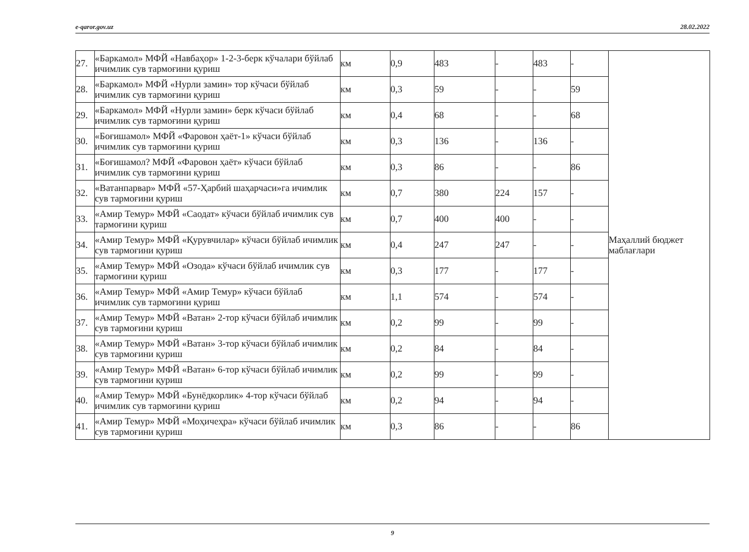e-qaror.gov.uz 28.02.2022
| 27. | «Баркамол» МФЙ «Навбаҳор» 1-2-3-берк кўчалари бўйлаб ичимлик сув тармоғини қуриш | км | 0,9 | 483 | - | 483 | - | Маҳаллий бюджет маблағлари |
| 28. | «Баркамол» МФЙ «Нурли замин» тор кўчаси бўйлаб ичимлик сув тармоғини қуриш | км | 0,3 | 59 | - | - | 59 | |
| 29. | «Баркамол» МФЙ «Нурли замин» берк кўчаси бўйлаб ичимлик сув тармоғини қуриш | км | 0,4 | 68 | - | - | 68 | |
| 30. | «Боғишамол» МФЙ «Фаровон ҳаёт-1» кўчаси бўйлаб ичимлик сув тармоғини қуриш | км | 0,3 | 136 | - | 136 | - | |
| 31. | «Боғишамол? МФЙ «Фаровон ҳаёт» кўчаси бўйлаб ичимлик сув тармоғини қуриш | км | 0,3 | 86 | - | - | 86 | |
| 32. | «Ватанпарвар» МФЙ «57-Ҳарбий шаҳарчаси»га ичимлик сув тармоғини қуриш | км | 0,7 | 380 | 224 | 157 | - | |
| 33. | «Амир Темур» МФЙ «Саодат» кўчаси бўйлаб ичимлик сув тармоғини қуриш | км | 0,7 | 400 | 400 | - | - | |
| 34. | «Амир Темур» МФЙ «Қурувчилар» кўчаси бўйлаб ичимлик сув тармоғини қуриш | км | 0,4 | 247 | 247 | - | - | |
| 35. | «Амир Темур» МФЙ «Озода» кўчаси бўйлаб ичимлик сув тармоғини қуриш | км | 0,3 | 177 | - | 177 | - | |
| 36. | «Амир Темур» МФЙ «Амир Темур» кўчаси бўйлаб ичимлик сув тармоғини қуриш | км | 1,1 | 574 | - | 574 | - | |
| 37. | «Амир Темур» МФЙ «Ватан» 2-тор кўчаси бўйлаб ичимлик сув тармоғини қуриш | км | 0,2 | 99 | - | 99 | - | |
| 38. | «Амир Темур» МФЙ «Ватан» 3-тор кўчаси бўйлаб ичимлик сув тармоғини қуриш | км | 0,2 | 84 | - | 84 | - | |
| 39. | «Амир Темур» МФЙ «Ватан» 6-тор кўчаси бўйлаб ичимлик сув тармоғини қуриш | км | 0,2 | 99 | - | 99 | - | |
| 40. | «Амир Темур» МФЙ «Бунёдкорлик» 4-тор кўчаси бўйлаб ичимлик сув тармоғини қуриш | км | 0,2 | 94 | - | 94 | - | |
| 41. | «Амир Темур» МФЙ «Моҳичеҳра» кўчаси бўйлаб ичимлик сув тармоғини қуриш | км | 0,3 | 86 | - | - | 86 | |
9